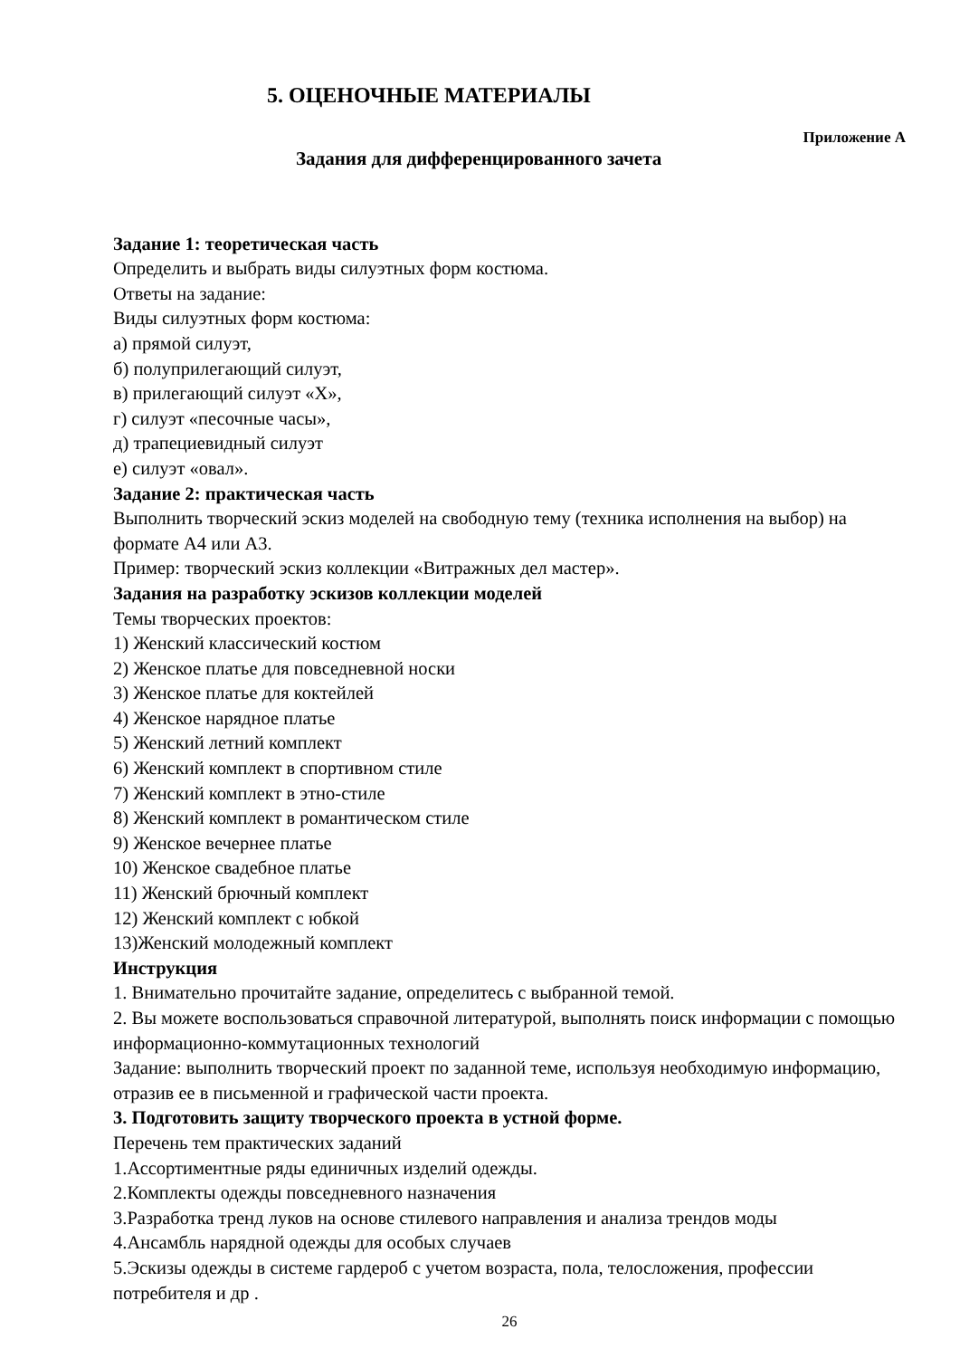5. ОЦЕНОЧНЫЕ МАТЕРИАЛЫ
Приложение А
Задания для дифференцированного зачета
Задание 1: теоретическая часть
Определить и выбрать виды силуэтных форм костюма.
Ответы на задание:
Виды силуэтных форм костюма:
а) прямой силуэт,
б) полуприлегающий силуэт,
в) прилегающий силуэт «Х»,
г) силуэт «песочные часы»,
д) трапециевидный силуэт
е) силуэт «овал».
Задание 2: практическая часть
Выполнить творческий эскиз моделей на свободную тему (техника исполнения на выбор) на формате А4 или А3.
Пример: творческий эскиз коллекции «Витражных дел мастер».
Задания на разработку эскизов коллекции моделей
Темы творческих проектов:
1) Женский классический костюм
2) Женское платье для повседневной носки
3) Женское платье для коктейлей
4) Женское нарядное платье
5) Женский летний комплект
6) Женский комплект в спортивном стиле
7) Женский комплект в этно-стиле
8) Женский комплект в романтическом стиле
9) Женское вечернее платье
10) Женское свадебное платье
11) Женский брючный комплект
12) Женский комплект с юбкой
13)Женский молодежный комплект
Инструкция
1. Внимательно прочитайте задание, определитесь с выбранной темой.
2. Вы можете воспользоваться справочной литературой, выполнять поиск информации с помощью информационно-коммутационных технологий
Задание: выполнить творческий проект по заданной теме, используя необходимую информацию, отразив ее в письменной и графической части проекта.
3. Подготовить защиту творческого проекта в устной форме.
Перечень тем практических заданий
1.Ассортиментные ряды единичных изделий одежды.
2.Комплекты одежды повседневного назначения
3.Разработка тренд луков на основе стилевого направления и анализа трендов моды
4.Ансамбль нарядной одежды для особых случаев
5.Эскизы одежды в системе гардероб с учетом возраста, пола, телосложения, профессии потребителя и др .
26